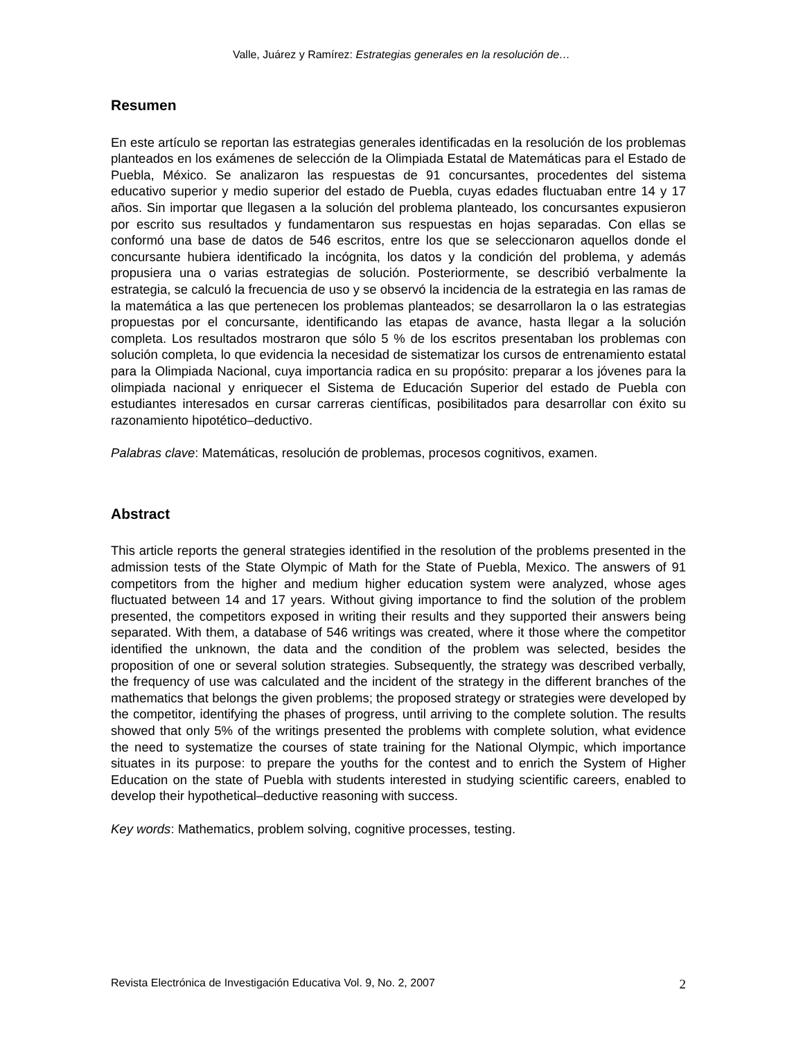Valle, Juárez y Ramírez: Estrategias generales en la resolución de…
Resumen
En este artículo se reportan las estrategias generales identificadas en la resolución de los problemas planteados en los exámenes de selección de la Olimpiada Estatal de Matemáticas para el Estado de Puebla, México. Se analizaron las respuestas de 91 concursantes, procedentes del sistema educativo superior y medio superior del estado de Puebla, cuyas edades fluctuaban entre 14 y 17 años. Sin importar que llegasen a la solución del problema planteado, los concursantes expusieron por escrito sus resultados y fundamentaron sus respuestas en hojas separadas. Con ellas se conformó una base de datos de 546 escritos, entre los que se seleccionaron aquellos donde el concursante hubiera identificado la incógnita, los datos y la condición del problema, y además propusiera una o varias estrategias de solución. Posteriormente, se describió verbalmente la estrategia, se calculó la frecuencia de uso y se observó la incidencia de la estrategia en las ramas de la matemática a las que pertenecen los problemas planteados; se desarrollaron la o las estrategias propuestas por el concursante, identificando las etapas de avance, hasta llegar a la solución completa. Los resultados mostraron que sólo 5 % de los escritos presentaban los problemas con solución completa, lo que evidencia la necesidad de sistematizar los cursos de entrenamiento estatal para la Olimpiada Nacional, cuya importancia radica en su propósito: preparar a los jóvenes para la olimpiada nacional y enriquecer el Sistema de Educación Superior del estado de Puebla con estudiantes interesados en cursar carreras científicas, posibilitados para desarrollar con éxito su razonamiento hipotético–deductivo.
Palabras clave: Matemáticas, resolución de problemas, procesos cognitivos, examen.
Abstract
This article reports the general strategies identified in the resolution of the problems presented in the admission tests of the State Olympic of Math for the State of Puebla, Mexico. The answers of 91 competitors from the higher and medium higher education system were analyzed, whose ages fluctuated between 14 and 17 years. Without giving importance to find the solution of the problem presented, the competitors exposed in writing their results and they supported their answers being separated. With them, a database of 546 writings was created, where it those where the competitor identified the unknown, the data and the condition of the problem was selected, besides the proposition of one or several solution strategies. Subsequently, the strategy was described verbally, the frequency of use was calculated and the incident of the strategy in the different branches of the mathematics that belongs the given problems; the proposed strategy or strategies were developed by the competitor, identifying the phases of progress, until arriving to the complete solution. The results showed that only 5% of the writings presented the problems with complete solution, what evidence the need to systematize the courses of state training for the National Olympic, which importance situates in its purpose: to prepare the youths for the contest and to enrich the System of Higher Education on the state of Puebla with students interested in studying scientific careers, enabled to develop their hypothetical–deductive reasoning with success.
Key words: Mathematics, problem solving, cognitive processes, testing.
Revista Electrónica de Investigación Educativa Vol. 9, No. 2, 2007 2